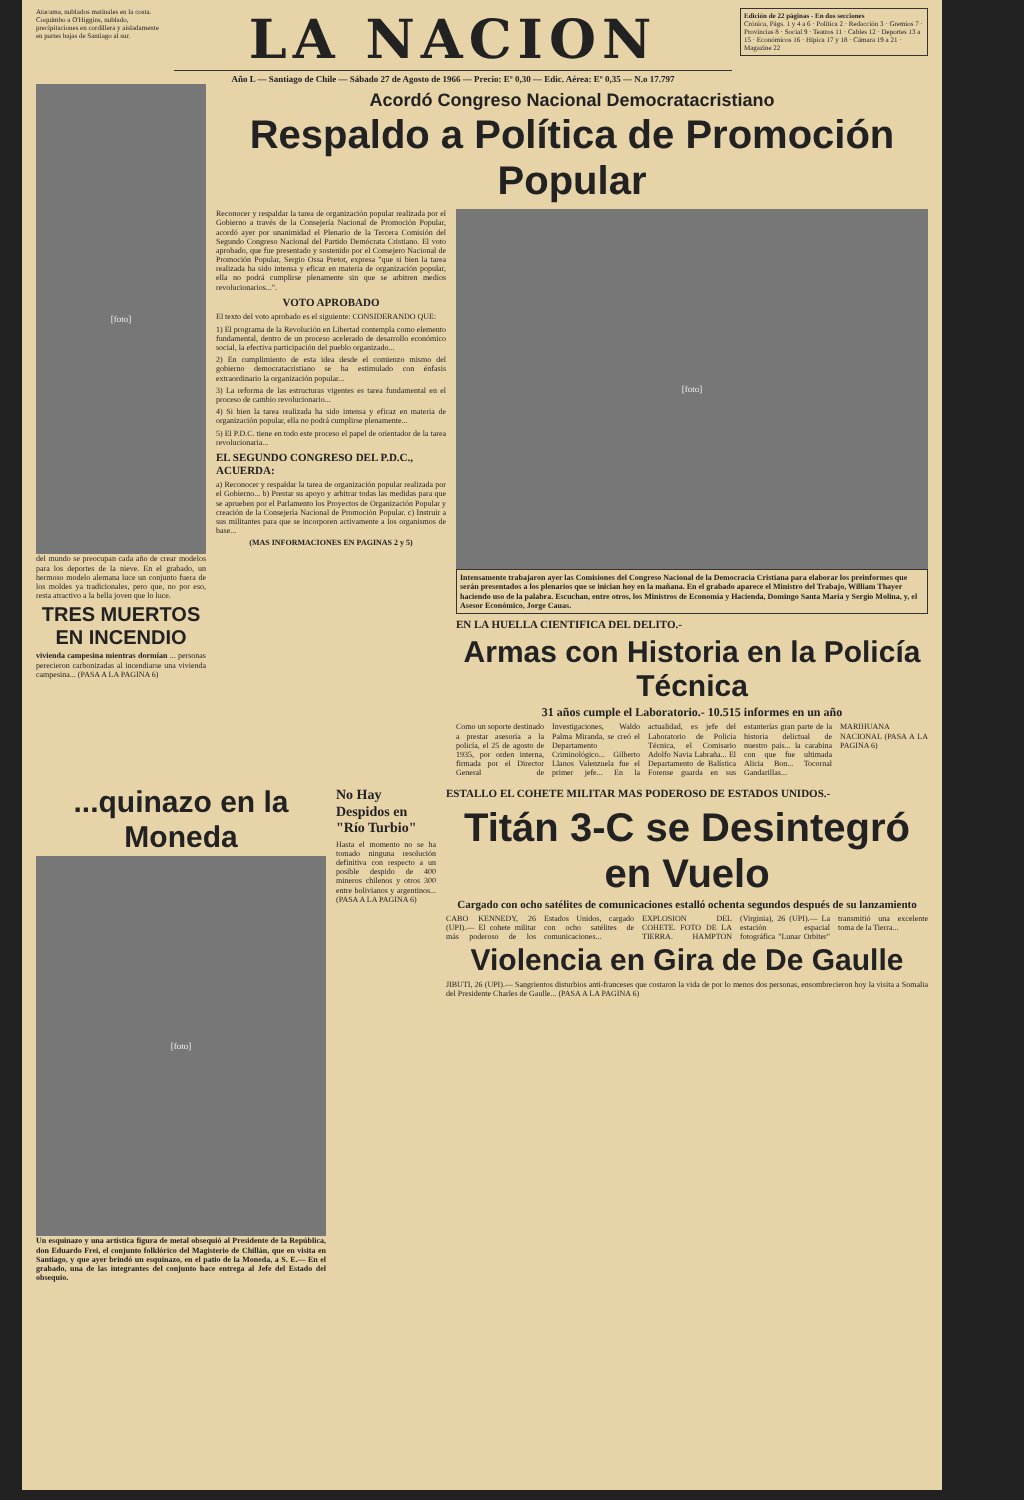Atacama, nublados matinales en la costa. Coquimbo a O'Higgins, nublado, precipitaciones en cordillera y aisladamente en partes bajas de Santiago al sur.
LA NACION
Año L — Santiago de Chile — Sábado 27 de Agosto de 1966 — Precio: Eº 0,30 — Edic. Aérea: Eº 0,35 — N.o 17.797
Edición de 22 páginas - En dos secciones
Crónica, Págs. 1 y 4 a 6 · Política 2 · Redacción 3 · Gremios 7 · Provincias 8 · Social 9 · Teatros 11 · Cables 12 · Deportes 13 a 15 · Económicos 16 · Hípica 17 y 18 · Cámara 19 a 21 · Magazine 22
[foto]
del mundo se preocupan cada año de crear modelos para los deportes de la nieve. En el grabado, un hermoso modelo alemana luce un conjunto fuera de los moldes ya tradicionales, pero que, no por eso, resta atractivo a la bella joven que lo luce.
TRES MUERTOS EN INCENDIO
vivienda campesina mientras dormían ... personas perecieron carbonizadas al incendiarse una vivienda campesina... (PASA A LA PAGINA 6)
Acordó Congreso Nacional Democratacristiano
Respaldo a Política de Promoción Popular
Reconocer y respaldar la tarea de organización popular realizada por el Gobierno a través de la Consejería Nacional de Promoción Popular, acordó ayer por unanimidad el Plenario de la Tercera Comisión del Segundo Congreso Nacional del Partido Demócrata Cristiano. El voto aprobado, que fue presentado y sostenido por el Consejero Nacional de Promoción Popular, Sergio Ossa Pretot, expresa "que si bien la tarea realizada ha sido intensa y eficaz en materia de organización popular, ella no podrá cumplirse plenamente sin que se arbitren medios revolucionarios...".
VOTO APROBADO
El texto del voto aprobado es el siguiente: CONSIDERANDO QUE:
1) El programa de la Revolución en Libertad contempla como elemento fundamental, dentro de un proceso acelerado de desarrollo económico social, la efectiva participación del pueblo organizado...
2) En cumplimiento de esta idea desde el comienzo mismo del gobierno democratacristiano se ha estimulado con énfasis extraordinario la organización popular...
3) La reforma de las estructuras vigentes es tarea fundamental en el proceso de cambio revolucionario...
4) Si bien la tarea realizada ha sido intensa y eficaz en materia de organización popular, ella no podrá cumplirse plenamente...
5) El P.D.C. tiene en todo este proceso el papel de orientador de la tarea revolucionaria...
EL SEGUNDO CONGRESO DEL P.D.C., ACUERDA:
a) Reconocer y respaldar la tarea de organización popular realizada por el Gobierno... b) Prestar su apoyo y arbitrar todas las medidas para que se aprueben por el Parlamento los Proyectos de Organización Popular y creación de la Consejería Nacional de Promoción Popular. c) Instruir a sus militantes para que se incorporen activamente a los organismos de base...
(MAS INFORMACIONES EN PAGINAS 2 y 5)
[foto]
Intensamente trabajaron ayer las Comisiones del Congreso Nacional de la Democracia Cristiana para elaborar los preinformes que serán presentados a los plenarios que se inician hoy en la mañana. En el grabado aparece el Ministro del Trabajo, William Thayer haciendo uso de la palabra. Escuchan, entre otros, los Ministros de Economía y Hacienda, Domingo Santa María y Sergio Molina, y, el Asesor Económico, Jorge Cauas.
EN LA HUELLA CIENTIFICA DEL DELITO.-
Armas con Historia en la Policía Técnica
31 años cumple el Laboratorio.- 10.515 informes en un año
Como un soporte destinado a prestar asesoría a la policía, el 25 de agosto de 1935, por orden interna, firmada por el Director General de Investigaciones, Waldo Palma Miranda, se creó el Departamento Criminológico... Gilberto Llanos Valenzuela fue el primer jefe... En la actualidad, es jefe del Laboratorio de Policía Técnica, el Comisario Adolfo Navia Labraña... El Departamento de Balística Forense guarda en sus estanterías gran parte de la historia delictual de nuestro país... la carabina con que fue ultimada Alicia Bon... Tocornal Gandarillas... MARIHUANA NACIONAL (PASA A LA PAGINA 6)
...quinazo en la Moneda
[foto]
Un esquinazo y una artística figura de metal obsequió al Presidente de la República, don Eduardo Frei, el conjunto folklórico del Magisterio de Chillán, que en visita en Santiago, y que ayer brindó un esquinazo, en el patio de la Moneda, a S. E.— En el grabado, una de las integrantes del conjunto hace entrega al Jefe del Estado del obsequio.
No Hay Despidos en "Río Turbio"
Hasta el momento no se ha tomado ninguna resolución definitiva con respecto a un posible despido de 400 mineros chilenos y otros 300 entre bolivianos y argentinos... (PASA A LA PAGINA 6)
ESTALLO EL COHETE MILITAR MAS PODEROSO DE ESTADOS UNIDOS.-
Titán 3-C se Desintegró en Vuelo
Cargado con ocho satélites de comunicaciones estalló ochenta segundos después de su lanzamiento
CABO KENNEDY, 26 (UPI).— El cohete militar más poderoso de los Estados Unidos, cargado con ocho satélites de comunicaciones... EXPLOSION DEL COHETE. FOTO DE LA TIERRA. HAMPTON (Virginia), 26 (UPI).— La estación espacial fotográfica "Lunar Orbiter" transmitió una excelente toma de la Tierra...
Violencia en Gira de De Gaulle
JIBUTI, 26 (UPI).— Sangrientos disturbios anti-franceses que costaron la vida de por lo menos dos personas, ensombrecieron hoy la visita a Somalia del Presidente Charles de Gaulle... (PASA A LA PAGINA 6)